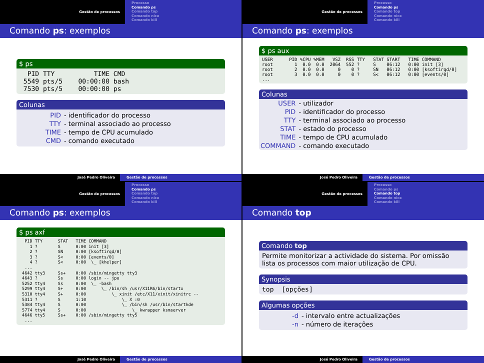Gestão de processos
Processo
Comando ps
Comando top
Comando nice
Comando kill
Comando ps: exemplos
$ ps
  PID TTY          TIME CMD
 5549 pts/5    00:00:00 bash
 7530 pts/5    00:00:00 ps
Colunas
| PID | - identificador do processo |
| TTY | - terminal associado ao processo |
| TIME | - tempo de CPU acumulado |
| CMD | - comando executado |
José Pedro Oliveira Gestão de processos
Gestão de processos
Processo
Comando ps
Comando top
Comando nice
Comando kill
Comando ps: exemplos
$ ps aux
USER      PID %CPU %MEM   VSZ  RSS TTY   STAT START   TIME COMMAND
root        1  0.0  0.0  2064  552 ?     S    06:12   0:00 init [3]
root        2  0.0  0.0     0    0 ?     SN   06:12   0:00 [ksoftirqd/0]
root        3  0.0  0.0     0    0 ?     S<   06:12   0:00 [events/0]
...
Colunas
| USER | - utilizador |
| PID | - identificador do processo |
| TTY | - terminal associado ao processo |
| STAT | - estado do processo |
| TIME | - tempo de CPU acumulado |
| COMMAND | - comando executado |
José Pedro Oliveira Gestão de processos
Gestão de processos
Processo
Comando ps
Comando top
Comando nice
Comando kill
Comando ps: exemplos
$ ps axf
  PID TTY      STAT   TIME COMMAND
    1 ?        S      0:00 init [3]
    2 ?        SN     0:00 [ksoftirqd/0]
    3 ?        S<     0:00 [events/0]
    4 ?        S<     0:00  \_ [khelper]
  ...
 4642 tty3     Ss+    0:00 /sbin/mingetty tty3
 4643 ?        Ss     0:00 login -- jpo
 5252 tty4     Ss     0:00  \_ -bash
 5299 tty4     S+     0:00      \_ /bin/sh /usr/X11R6/bin/startx
 5310 tty4     S+     0:00          \_ xinit /etc/X11/xinit/xinitrc --
 5311 ?        S      1:10              \_ X :0
 5384 tty4     S      0:00              \_ /bin/sh /usr/bin/startkde
 5774 tty4     S      0:00                  \_ kwrapper ksmserver
 4646 tty5     Ss+    0:00 /sbin/mingetty tty5
  ...
José Pedro Oliveira Gestão de processos
Gestão de processos
Processo
Comando ps
Comando top
Comando nice
Comando kill
Comando top
Comando top
Permite monitorizar a actividade do sistema. Por omissão lista os processos com maior utilização de CPU.
Synopsis
top  [opções]
Algumas opções
| -d | - intervalo entre actualizações |
| -n | - número de iterações |
José Pedro Oliveira Gestão de processos